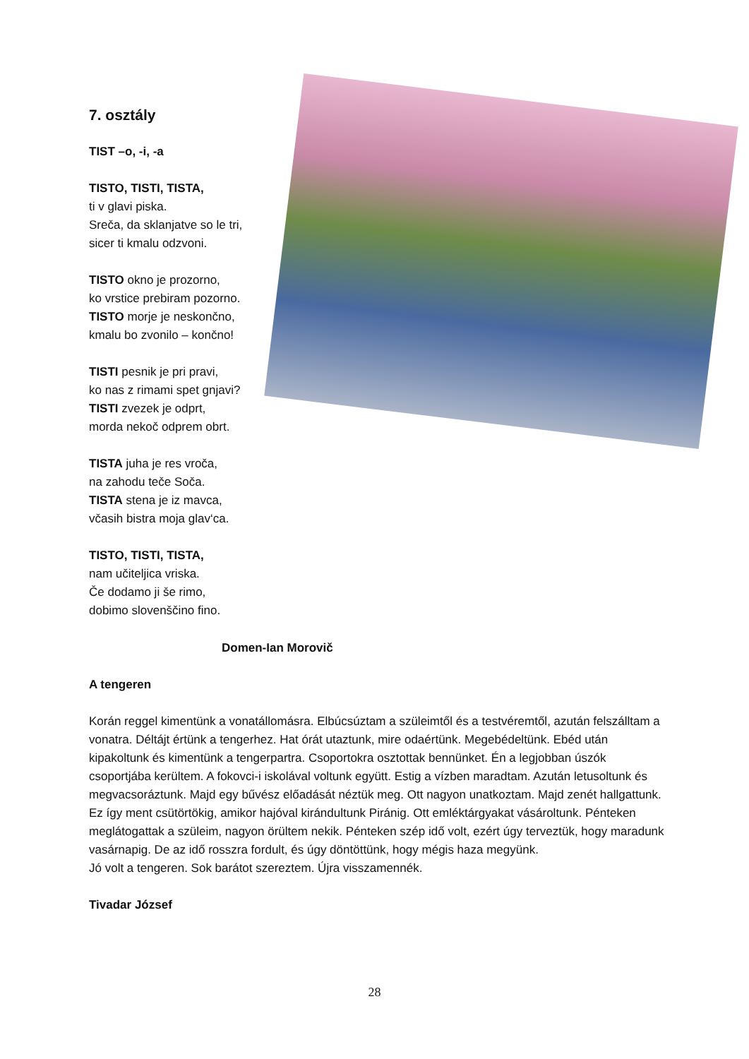7. osztály
TIST –o, -i, -a
TISTO, TISTI, TISTA,
ti v glavi piska.
Sreča, da sklanjatve so le tri,
sicer ti kmalu odzvoni.
TISTO okno je prozorno,
ko vrstice prebiram pozorno.
TISTO morje je neskončno,
kmalu bo zvonilo – končno!
TISTI pesnik je pri pravi,
ko nas z rimami spet gnjavi?
TISTI zvezek je odprt,
morda nekoč odprem obrt.
TISTA juha je res vroča,
na zahodu teče Soča.
TISTA stena je iz mavca,
včasih bistra moja glav‘ca.
TISTO, TISTI, TISTA,
nam učiteljica vriska.
Če dodamo ji še rimo,
dobimo slovenščino fino.
Domen-Ian Morovič
A tengeren
Korán reggel kimentünk a vonatállomásra. Elbúcsúztam a szüleimtől és a testvéremtől, azután felszálltam a vonatra. Déltájt értünk a tengerhez. Hat órát utaztunk, mire odaértünk. Megebédeltünk. Ebéd után kipakoltunk és kimentünk a tengerpartra. Csoportokra osztottak bennünket. Én a legjobban úszók csoportjába kerültem. A fokovci-i iskolával voltunk együtt. Estig a vízben maradtam. Azután letusoltunk és megvacsoráztunk. Majd egy bűvész előadását néztük meg. Ott nagyon unatkoztam. Majd zenét hallgattunk. Ez így ment csütörtökig, amikor hajóval kirándultunk Piránig. Ott emléktárgyakat vásároltunk. Pénteken meglátogattak a szüleim, nagyon örültem nekik. Pénteken szép idő volt, ezért úgy terveztük, hogy maradunk vasárnapig. De az idő rosszra fordult, és úgy döntöttünk, hogy mégis haza megyünk.
Jó volt a tengeren. Sok barátot szereztem. Újra visszamennék.
Tivadar József
28